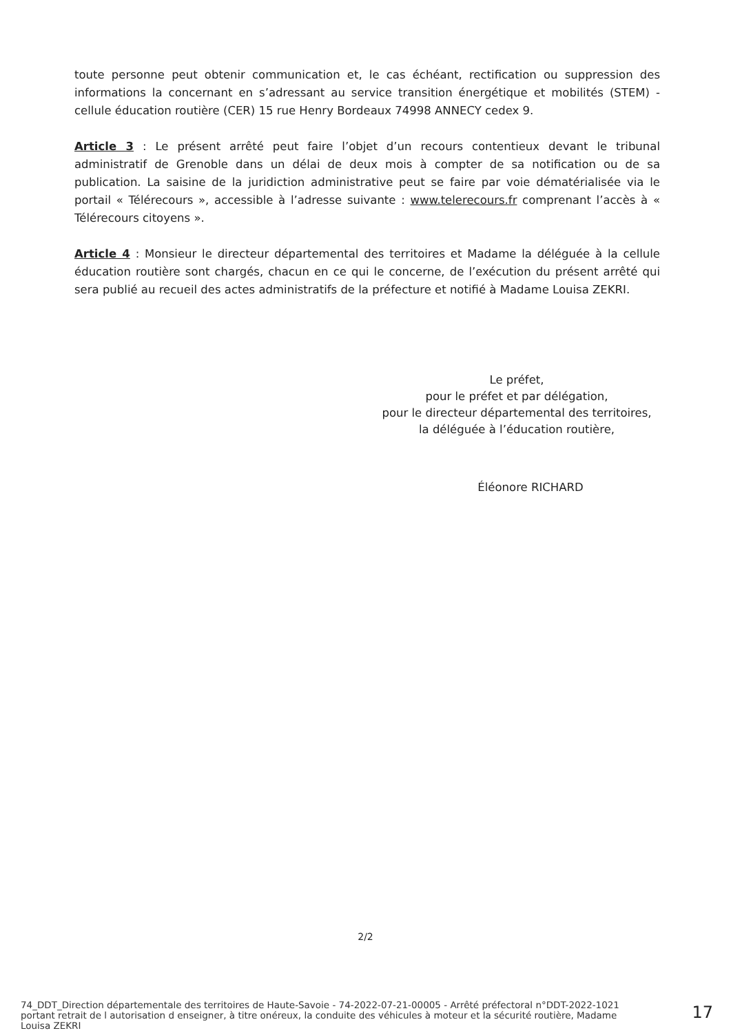toute personne peut obtenir communication et, le cas échéant, rectification ou suppression des informations la concernant en s’adressant au service transition énergétique et mobilités (STEM) - cellule éducation routière (CER) 15 rue Henry Bordeaux 74998 ANNECY cedex 9.
Article 3 : Le présent arrêté peut faire l’objet d’un recours contentieux devant le tribunal administratif de Grenoble dans un délai de deux mois à compter de sa notification ou de sa publication. La saisine de la juridiction administrative peut se faire par voie dématérialisée via le portail « Télérecours », accessible à l’adresse suivante : www.telerecours.fr comprenant l’accès à « Télérecours citoyens ».
Article 4 : Monsieur le directeur départemental des territoires et Madame la déléguée à la cellule éducation routière sont chargés, chacun en ce qui le concerne, de l’exécution du présent arrêté qui sera publié au recueil des actes administratifs de la préfecture et notifié à Madame Louisa ZEKRI.
Le préfet,
pour le préfet et par délégation,
pour le directeur départemental des territoires,
la déléguée à l’éducation routière,
Éléonore RICHARD
2/2
74_DDT_Direction départementale des territoires de Haute-Savoie - 74-2022-07-21-00005 - Arrêté préfectoral n°DDT-2022-1021 portant retrait de l autorisation d enseigner, à titre onéreux, la conduite des véhicules à moteur et la sécurité routière, Madame Louisa ZEKRI
17